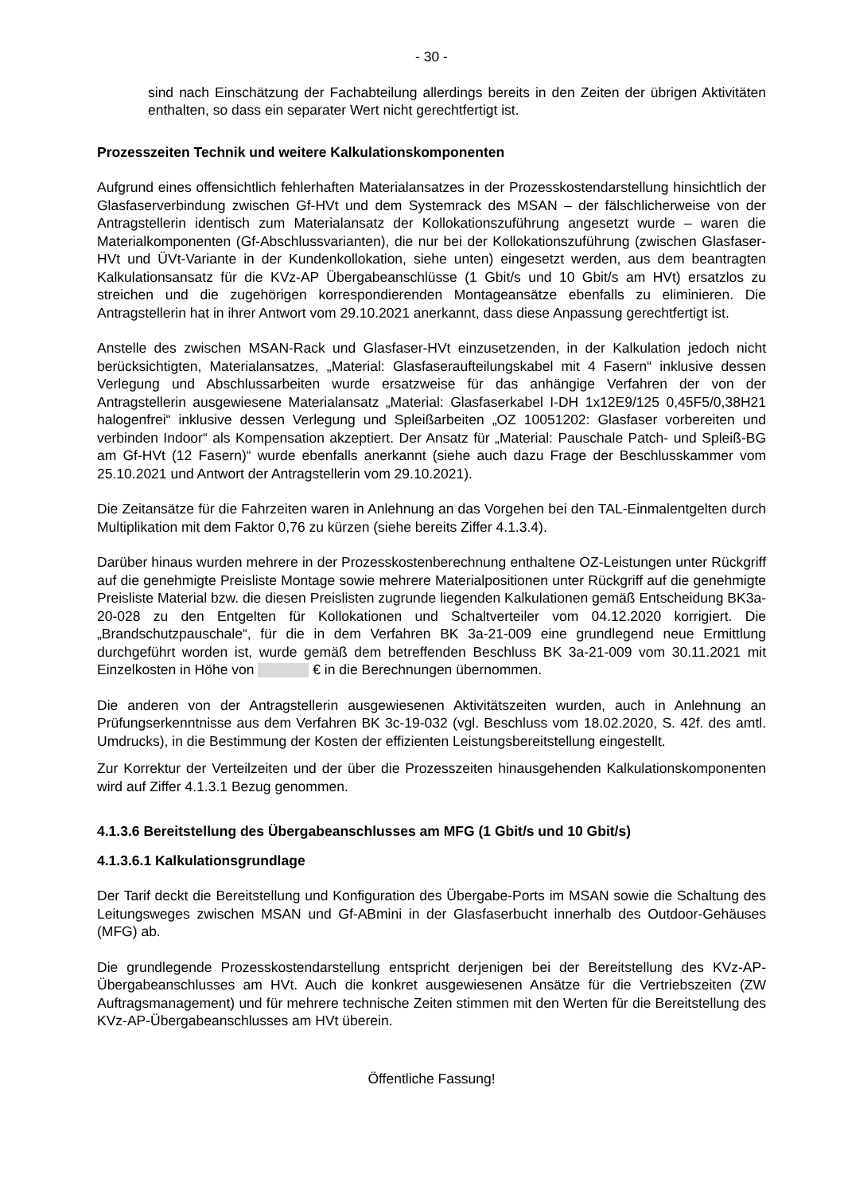- 30 -
sind nach Einschätzung der Fachabteilung allerdings bereits in den Zeiten der übrigen Aktivitäten enthalten, so dass ein separater Wert nicht gerechtfertigt ist.
Prozesszeiten Technik und weitere Kalkulationskomponenten
Aufgrund eines offensichtlich fehlerhaften Materialansatzes in der Prozesskostendarstellung hinsichtlich der Glasfaserverbindung zwischen Gf-HVt und dem Systemrack des MSAN – der fälschlicherweise von der Antragstellerin identisch zum Materialansatz der Kollokationszuführung angesetzt wurde – waren die Materialkomponenten (Gf-Abschlussvarianten), die nur bei der Kollokationszuführung (zwischen Glasfaser-HVt und ÜVt-Variante in der Kundenkollokation, siehe unten) eingesetzt werden, aus dem beantragten Kalkulationsansatz für die KVz-AP Übergabeanschlüsse (1 Gbit/s und 10 Gbit/s am HVt) ersatzlos zu streichen und die zugehörigen korrespondierenden Montageansätze ebenfalls zu eliminieren. Die Antragstellerin hat in ihrer Antwort vom 29.10.2021 anerkannt, dass diese Anpassung gerechtfertigt ist.
Anstelle des zwischen MSAN-Rack und Glasfaser-HVt einzusetzenden, in der Kalkulation jedoch nicht berücksichtigten, Materialansatzes, „Material: Glasfaseraufteilungskabel mit 4 Fasern“ inklusive dessen Verlegung und Abschlussarbeiten wurde ersatzweise für das anhängige Verfahren der von der Antragstellerin ausgewiesene Materialansatz „Material: Glasfaserkabel I-DH 1x12E9/125 0,45F5/0,38H21 halogenfrei“ inklusive dessen Verlegung und Spleißarbeiten „OZ 10051202: Glasfaser vorbereiten und verbinden Indoor“ als Kompensation akzeptiert. Der Ansatz für „Material: Pauschale Patch- und Spleiß-BG am Gf-HVt (12 Fasern)“ wurde ebenfalls anerkannt (siehe auch dazu Frage der Beschlusskammer vom 25.10.2021 und Antwort der Antragstellerin vom 29.10.2021).
Die Zeitansätze für die Fahrzeiten waren in Anlehnung an das Vorgehen bei den TAL-Einmalentgelten durch Multiplikation mit dem Faktor 0,76 zu kürzen (siehe bereits Ziffer 4.1.3.4).
Darüber hinaus wurden mehrere in der Prozesskostenberechnung enthaltene OZ-Leistungen unter Rückgriff auf die genehmigte Preisliste Montage sowie mehrere Materialpositionen unter Rückgriff auf die genehmigte Preisliste Material bzw. die diesen Preislisten zugrunde liegenden Kalkulationen gemäß Entscheidung BK3a-20-028 zu den Entgelten für Kollokationen und Schaltverteiler vom 04.12.2020 korrigiert. Die „Brandschutzpauschale“, für die in dem Verfahren BK 3a-21-009 eine grundlegend neue Ermittlung durchgeführt worden ist, wurde gemäß dem betreffenden Beschluss BK 3a-21-009 vom 30.11.2021 mit Einzelkosten in Höhe von € in die Berechnungen übernommen.
Die anderen von der Antragstellerin ausgewiesenen Aktivitätszeiten wurden, auch in Anlehnung an Prüfungserkenntnisse aus dem Verfahren BK 3c-19-032 (vgl. Beschluss vom 18.02.2020, S. 42f. des amtl. Umdrucks), in die Bestimmung der Kosten der effizienten Leistungsbereitstellung eingestellt.
Zur Korrektur der Verteilzeiten und der über die Prozesszeiten hinausgehenden Kalkulationskomponenten wird auf Ziffer 4.1.3.1 Bezug genommen.
4.1.3.6 Bereitstellung des Übergabeanschlusses am MFG (1 Gbit/s und 10 Gbit/s)
4.1.3.6.1 Kalkulationsgrundlage
Der Tarif deckt die Bereitstellung und Konfiguration des Übergabe-Ports im MSAN sowie die Schaltung des Leitungsweges zwischen MSAN und Gf-ABmini in der Glasfaserbucht innerhalb des Outdoor-Gehäuses (MFG) ab.
Die grundlegende Prozesskostendarstellung entspricht derjenigen bei der Bereitstellung des KVz-AP-Übergabeanschlusses am HVt. Auch die konkret ausgewiesenen Ansätze für die Vertriebszeiten (ZW Auftragsmanagement) und für mehrere technische Zeiten stimmen mit den Werten für die Bereitstellung des KVz-AP-Übergabeanschlusses am HVt überein.
Öffentliche Fassung!